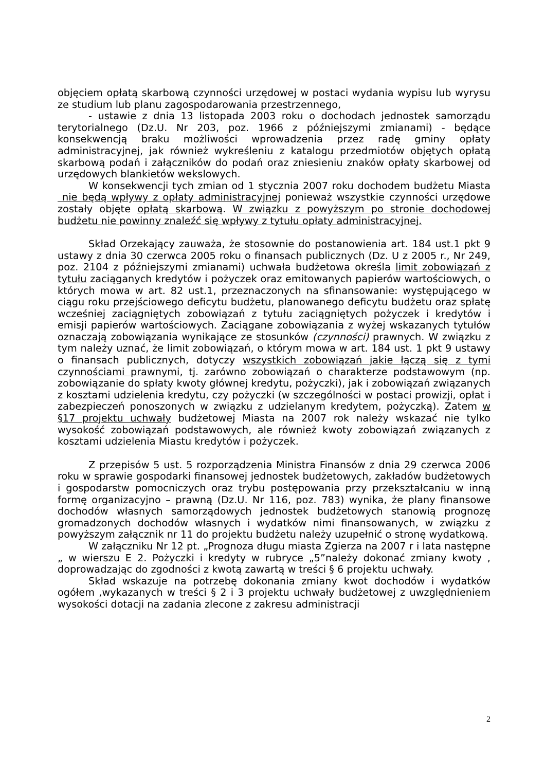objęciem opłatą skarbową czynności urzędowej w postaci wydania wypisu lub wyrysu ze studium lub planu zagospodarowania przestrzennego,
- ustawie z dnia 13 listopada 2003 roku o dochodach jednostek samorządu terytorialnego (Dz.U. Nr 203, poz. 1966 z późniejszymi zmianami) - będące konsekwencją braku możliwości wprowadzenia przez radę gminy opłaty administracyjnej, jak również wykreśleniu z katalogu przedmiotów objętych opłatą skarbową podań i załączników do podań oraz zniesieniu znaków opłaty skarbowej od urzędowych blankietów wekslowych.
W konsekwencji tych zmian od 1 stycznia 2007 roku dochodem budżetu Miasta nie będą wpływy z opłaty administracyjnej ponieważ wszystkie czynności urzędowe zostały objęte opłatą skarbową. W związku z powyższym po stronie dochodowej budżetu nie powinny znaleźć się wpływy z tytułu opłaty administracyjnej.
Skład Orzekający zauważa, że stosownie do postanowienia art. 184 ust.1 pkt 9 ustawy z dnia 30 czerwca 2005 roku o finansach publicznych (Dz. U z 2005 r., Nr 249, poz. 2104 z późniejszymi zmianami) uchwała budżetowa określa limit zobowiązań z tytułu zaciąganych kredytów i pożyczek oraz emitowanych papierów wartościowych, o których mowa w art. 82 ust.1, przeznaczonych na sfinansowanie: występującego w ciągu roku przejściowego deficytu budżetu, planowanego deficytu budżetu oraz spłatę wcześniej zaciągniętych zobowiązań z tytułu zaciągniętych pożyczek i kredytów i emisji papierów wartościowych. Zaciągane zobowiązania z wyżej wskazanych tytułów oznaczają zobowiązania wynikające ze stosunków (czynności) prawnych. W związku z tym należy uznać, że limit zobowiązań, o którym mowa w art. 184 ust. 1 pkt 9 ustawy o finansach publicznych, dotyczy wszystkich zobowiązań jakie łączą się z tymi czynnościami prawnymi, tj. zarówno zobowiązań o charakterze podstawowym (np. zobowiązanie do spłaty kwoty głównej kredytu, pożyczki), jak i zobowiązań związanych z kosztami udzielenia kredytu, czy pożyczki (w szczególności w postaci prowizji, opłat i zabezpieczeń ponoszonych w związku z udzielanym kredytem, pożyczką). Zatem w §17 projektu uchwały budżetowej Miasta na 2007 rok należy wskazać nie tylko wysokość zobowiązań podstawowych, ale również kwoty zobowiązań związanych z kosztami udzielenia Miastu kredytów i pożyczek.
Z przepisów 5 ust. 5 rozporządzenia Ministra Finansów z dnia 29 czerwca 2006 roku w sprawie gospodarki finansowej jednostek budżetowych, zakładów budżetowych i gospodarstw pomocniczych oraz trybu postępowania przy przekształcaniu w inną formę organizacyjno – prawną (Dz.U. Nr 116, poz. 783) wynika, że plany finansowe dochodów własnych samorządowych jednostek budżetowych stanowią prognozę gromadzonych dochodów własnych i wydatków nimi finansowanych, w związku z powyższym załącznik nr 11 do projektu budżetu należy uzupełnić o stronę wydatkową.
W załączniku Nr 12 pt. „Prognoza długu miasta Zgierza na 2007 r i lata następne „ w wierszu E 2. Pożyczki i kredyty w rubryce „5”należy dokonać zmiany kwoty , doprowadzając do zgodności z kwotą zawartą w treści § 6 projektu uchwały.
Skład wskazuje na potrzebę dokonania zmiany kwot dochodów i wydatków ogółem ,wykazanych w treści § 2 i 3 projektu uchwały budżetowej z uwzględnieniem wysokości dotacji na zadania zlecone z zakresu administracji
2